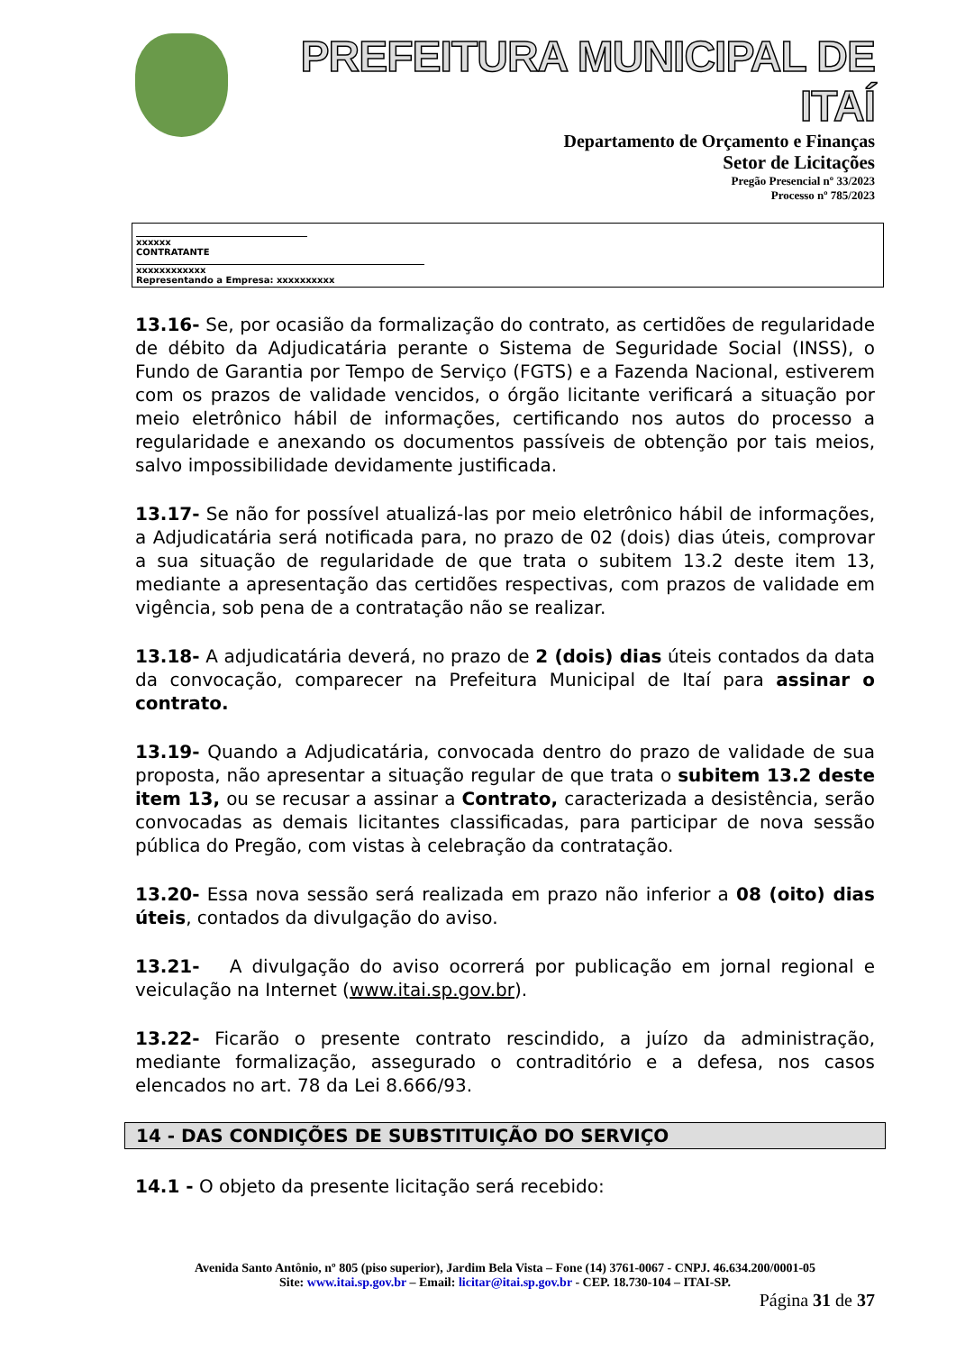PREFEITURA MUNICIPAL DE ITAÍ
Departamento de Orçamento e Finanças
Setor de Licitações
Pregão Presencial nº 33/2023
Processo nº 785/2023
xxxxxx
CONTRATANTE
xxxxxxxxxxxx
Representando a Empresa: xxxxxxxxxx
13.16- Se, por ocasião da formalização do contrato, as certidões de regularidade de débito da Adjudicatária perante o Sistema de Seguridade Social (INSS), o Fundo de Garantia por Tempo de Serviço (FGTS) e a Fazenda Nacional, estiverem com os prazos de validade vencidos, o órgão licitante verificará a situação por meio eletrônico hábil de informações, certificando nos autos do processo a regularidade e anexando os documentos passíveis de obtenção por tais meios, salvo impossibilidade devidamente justificada.
13.17- Se não for possível atualizá-las por meio eletrônico hábil de informações, a Adjudicatária será notificada para, no prazo de 02 (dois) dias úteis, comprovar a sua situação de regularidade de que trata o subitem 13.2 deste item 13, mediante a apresentação das certidões respectivas, com prazos de validade em vigência, sob pena de a contratação não se realizar.
13.18- A adjudicatária deverá, no prazo de 2 (dois) dias úteis contados da data da convocação, comparecer na Prefeitura Municipal de Itaí para assinar o contrato.
13.19- Quando a Adjudicatária, convocada dentro do prazo de validade de sua proposta, não apresentar a situação regular de que trata o subitem 13.2 deste item 13, ou se recusar a assinar a Contrato, caracterizada a desistência, serão convocadas as demais licitantes classificadas, para participar de nova sessão pública do Pregão, com vistas à celebração da contratação.
13.20- Essa nova sessão será realizada em prazo não inferior a 08 (oito) dias úteis, contados da divulgação do aviso.
13.21- A divulgação do aviso ocorrerá por publicação em jornal regional e veiculação na Internet (www.itai.sp.gov.br).
13.22- Ficarão o presente contrato rescindido, a juízo da administração, mediante formalização, assegurado o contraditório e a defesa, nos casos elencados no art. 78 da Lei 8.666/93.
14 - DAS CONDIÇÕES DE SUBSTITUIÇÃO DO SERVIÇO
14.1 - O objeto da presente licitação será recebido:
Avenida Santo Antônio, nº 805 (piso superior), Jardim Bela Vista – Fone (14) 3761-0067 - CNPJ. 46.634.200/0001-05
Site: www.itai.sp.gov.br – Email: licitar@itai.sp.gov.br - CEP. 18.730-104 – ITAI-SP.
Página 31 de 37